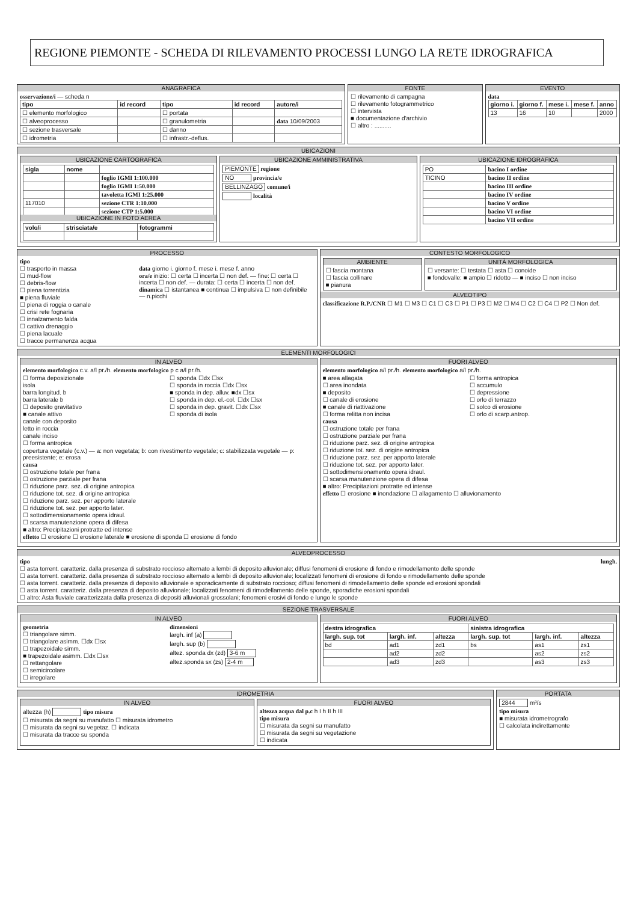REGIONE PIEMONTE - SCHEDA DI RILEVAMENTO PROCESSI LUNGO LA RETE IDROGRAFICA
ANAGRAFICA
osservazione/i — scheda n
| tipo | id record | tipo | id record | autore/i |
| --- | --- | --- | --- | --- |
| ☐ elemento morfologico | | ☐ portata | | |
| ☐ alveoprocesso | | ☐ granulometria | | data 10/09/2003 |
| ☐ sezione trasversale | | ☐ danno | | |
| ☐ idrometria | | ☐ infrastr.-deflus. | | |
FONTE
☐ rilevamento di campagna
☐ rilevamento fotogrammetrico
☐ intervista
■ documentazione d'archivio
☐ altro : ..........
EVENTO
data
| giorno i. | giorno f. | mese i. | mese f. | anno |
| --- | --- | --- | --- | --- |
| 13 | 16 | 10 | | 2000 |
UBICAZIONI
UBICAZIONE CARTOGRAFICA
| sigla | nome | |
| --- | --- | --- |
| | | foglio IGMI 1:100.000 |
| | | foglio IGMI 1:50.000 |
| | | tavoletta IGMI 1:25.000 |
| 117010 | | sezione CTR 1:10.000 |
| | | sezione CTP 1:5.000 |
UBICAZIONE IN FOTO AEREA
| volo/i | strisciata/e | fotogrammi |
| --- | --- | --- |
UBICAZIONE AMMINISTRATIVA
PIEMONTE regione
NO provincia/e
BELLINZAGO comune/i
località
UBICAZIONE IDROGRAFICA
| PO | bacino I ordine |
| TICINO | bacino II ordine |
| | bacino III ordine |
| | bacino IV ordine |
| | bacino V ordine |
| | bacino VI ordine |
| | bacino VII ordine |
PROCESSO
tipo
☐ trasporto in massa
☐ mud-flow
☐ debris-flow
☐ piena torrentizia
■ piena fluviale
☐ piena di roggia o canale
☐ crisi rete fognaria
☐ innalzamento falda
☐ cattivo drenaggio
☐ piena lacuale
☐ tracce permanenza acqua
data giorno i. giorno f. mese i. mese f. anno
ora/e inizio: ☐ certa ☐ incerta ☐ non def. — fine: ☐ certa ☐ incerta ☐ non def. — durata: ☐ certa ☐ incerta ☐ non def.
dinamica ☐ istantanea ■ continua ☐ impulsiva ☐ non definibile — n.picchi
CONTESTO MORFOLOGICO
AMBIENTE
☐ fascia montana
☐ fascia collinare
■ pianura
UNITÀ MORFOLOGICA
☐ versante: ☐ testata ☐ asta ☐ conoide
■ fondovalle: ■ ampio ☐ ridotto — ■ inciso ☐ non inciso
ALVEOTIPO
classificazione R.P./CNR ☐ M1 ☐ M3 ☐ C1 ☐ C3 ☐ P1 ☐ P3 ☐ M2 ☐ M4 ☐ C2 ☐ C4 ☐ P2 ☐ Non def.
ELEMENTI MORFOLOGICI
IN ALVEO
elemento morfologico c.v. a/l pr./h. elemento morfologico p c a/l pr./h.
☐ forma deposizionale
isola
barra longitud. b
barra laterale b
☐ deposito gravitativo
■ canale attivo
canale con deposito
letto in roccia
canale inciso
☐ forma antropica
☐ sponda ☐dx ☐sx
☐ sponda in roccia ☐dx ☐sx
■ sponda in dep. alluv. ■dx ☐sx
☐ sponda in dep. el.-col. ☐dx ☐sx
☐ sponda in dep. gravit. ☐dx ☐sx
☐ sponda di isola
copertura vegetale (c.v.) — a: non vegetata; b: con rivestimento vegetale; c: stabilizzata vegetale — p: preesistente; e: erosa
causa
☐ ostruzione totale per frana
☐ ostruzione parziale per frana
☐ riduzione parz. sez. di origine antropica
☐ riduzione tot. sez. di origine antropica
☐ riduzione parz. sez. per apporto laterale
☐ riduzione tot. sez. per apporto later.
☐ sottodimensionamento opera idraul.
☐ scarsa manutenzione opera di difesa
■ altro: Precipitazioni protratte ed intense
effetto ☐ erosione ☐ erosione laterale ■ erosione di sponda ☐ erosione di fondo
FUORI ALVEO
elemento morfologico a/l pr./h. elemento morfologico a/l pr./h.
■ area allagata
☐ area inondata
■ deposito
☐ canale di erosione
■ canale di riattivazione
☐ forma relitta non incisa
☐ forma antropica
☐ accumulo
☐ depressione
☐ orlo di terrazzo
☐ solco di erosione
☐ orlo di scarp.antrop.
causa
☐ ostruzione totale per frana
☐ ostruzione parziale per frana
☐ riduzione parz. sez. di origine antropica
☐ riduzione tot. sez. di origine antropica
☐ riduzione parz. sez. per apporto laterale
☐ riduzione tot. sez. per apporto later.
☐ sottodimensionamento opera idraul.
☐ scarsa manutenzione opera di difesa
■ altro: Precipitazioni protratte ed intense
effetto ☐ erosione ■ inondazione ☐ allagamento ☐ alluvionamento
ALVEOPROCESSO
tipo lungh.
☐ asta torrent. caratteriz. dalla presenza di substrato roccioso alternato a lembi di deposito alluvionale; diffusi fenomeni di erosione di fondo e rimodellamento delle sponde
☐ asta torrent. caratteriz. dalla presenza di substrato roccioso alternato a lembi di deposito alluvionale; localizzati fenomeni di erosione di fondo e rimodellamento delle sponde
☐ asta torrent. caratteriz. dalla presenza di deposito alluvionale e sporadicamente di substrato roccioso; diffusi fenomeni di rimodellamento delle sponde ed erosioni spondali
☐ asta torrent. caratteriz. dalla presenza di deposito alluvionale; localizzati fenomeni di rimodellamento delle sponde, sporadiche erosioni spondali
☐ altro: Asta fluviale caratterizzata dalla presenza di depositi alluvionali grossolani; fenomeni erosivi di fondo e lungo le sponde
SEZIONE TRASVERSALE
IN ALVEO
geometria
☐ triangolare simm.
☐ triangolare asimm. ☐dx ☐sx
☐ trapezoidale simm.
■ trapezoidale asimm. ☐dx ☐sx
☐ rettangolare
☐ semicircolare
☐ irregolare
dimensioni
largh. inf (a)
largh. sup (b)
altez. sponda dx (zd) 3-6 m
altez.sponda sx (zs) 2-4 m
FUORI ALVEO
| destra idrografica | | | sinistra idrografica | | |
| --- | --- | --- | --- | --- | --- |
| largh. sup. tot | largh. inf. | altezza | largh. sup. tot | largh. inf. | altezza |
| bd | ad1 | zd1 | bs | as1 | zs1 |
| | ad2 | zd2 | | as2 | zs2 |
| | ad3 | zd3 | | as3 | zs3 |
IDROMETRIA
IN ALVEO
altezza (h) tipo misura
☐ misurata da segni su manufatto ☐ misurata idrometro
☐ misurata da segni su vegetaz. ☐ indicata
☐ misurata da tracce su sponda
FUORI ALVEO
altezza acqua dal p.c h I h II h III
tipo misura
☐ misurata da segni su manufatto
☐ misurata da segni su vegetazione
☐ indicata
PORTATA
2844 m³/s
tipo misura
■ misurata idrometrografo
☐ calcolata indirettamente